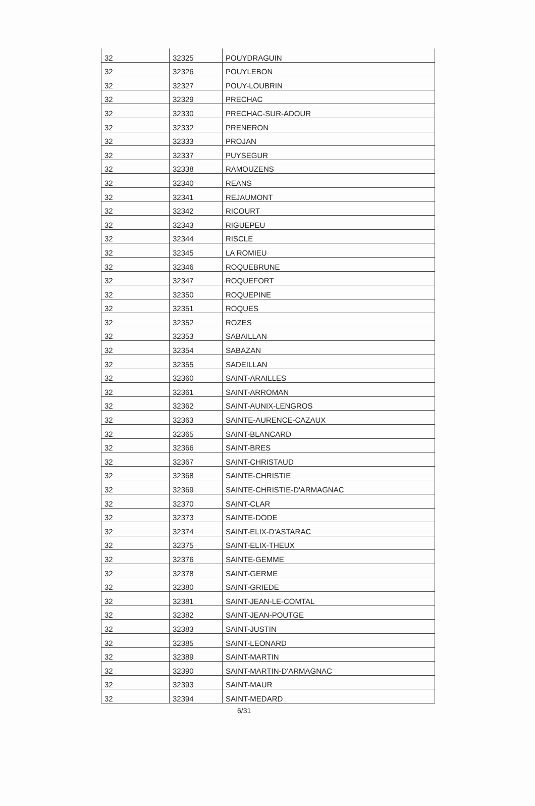| 32 | 32325 | POUYDRAGUIN |
| 32 | 32326 | POUYLEBON |
| 32 | 32327 | POUY-LOUBRIN |
| 32 | 32329 | PRECHAC |
| 32 | 32330 | PRECHAC-SUR-ADOUR |
| 32 | 32332 | PRENERON |
| 32 | 32333 | PROJAN |
| 32 | 32337 | PUYSEGUR |
| 32 | 32338 | RAMOUZENS |
| 32 | 32340 | REANS |
| 32 | 32341 | REJAUMONT |
| 32 | 32342 | RICOURT |
| 32 | 32343 | RIGUEPEU |
| 32 | 32344 | RISCLE |
| 32 | 32345 | LA ROMIEU |
| 32 | 32346 | ROQUEBRUNE |
| 32 | 32347 | ROQUEFORT |
| 32 | 32350 | ROQUEPINE |
| 32 | 32351 | ROQUES |
| 32 | 32352 | ROZES |
| 32 | 32353 | SABAILLAN |
| 32 | 32354 | SABAZAN |
| 32 | 32355 | SADEILLAN |
| 32 | 32360 | SAINT-ARAILLES |
| 32 | 32361 | SAINT-ARROMAN |
| 32 | 32362 | SAINT-AUNIX-LENGROS |
| 32 | 32363 | SAINTE-AURENCE-CAZAUX |
| 32 | 32365 | SAINT-BLANCARD |
| 32 | 32366 | SAINT-BRES |
| 32 | 32367 | SAINT-CHRISTAUD |
| 32 | 32368 | SAINTE-CHRISTIE |
| 32 | 32369 | SAINTE-CHRISTIE-D'ARMAGNAC |
| 32 | 32370 | SAINT-CLAR |
| 32 | 32373 | SAINTE-DODE |
| 32 | 32374 | SAINT-ELIX-D'ASTARAC |
| 32 | 32375 | SAINT-ELIX-THEUX |
| 32 | 32376 | SAINTE-GEMME |
| 32 | 32378 | SAINT-GERME |
| 32 | 32380 | SAINT-GRIEDE |
| 32 | 32381 | SAINT-JEAN-LE-COMTAL |
| 32 | 32382 | SAINT-JEAN-POUTGE |
| 32 | 32383 | SAINT-JUSTIN |
| 32 | 32385 | SAINT-LEONARD |
| 32 | 32389 | SAINT-MARTIN |
| 32 | 32390 | SAINT-MARTIN-D'ARMAGNAC |
| 32 | 32393 | SAINT-MAUR |
| 32 | 32394 | SAINT-MEDARD |
6/31